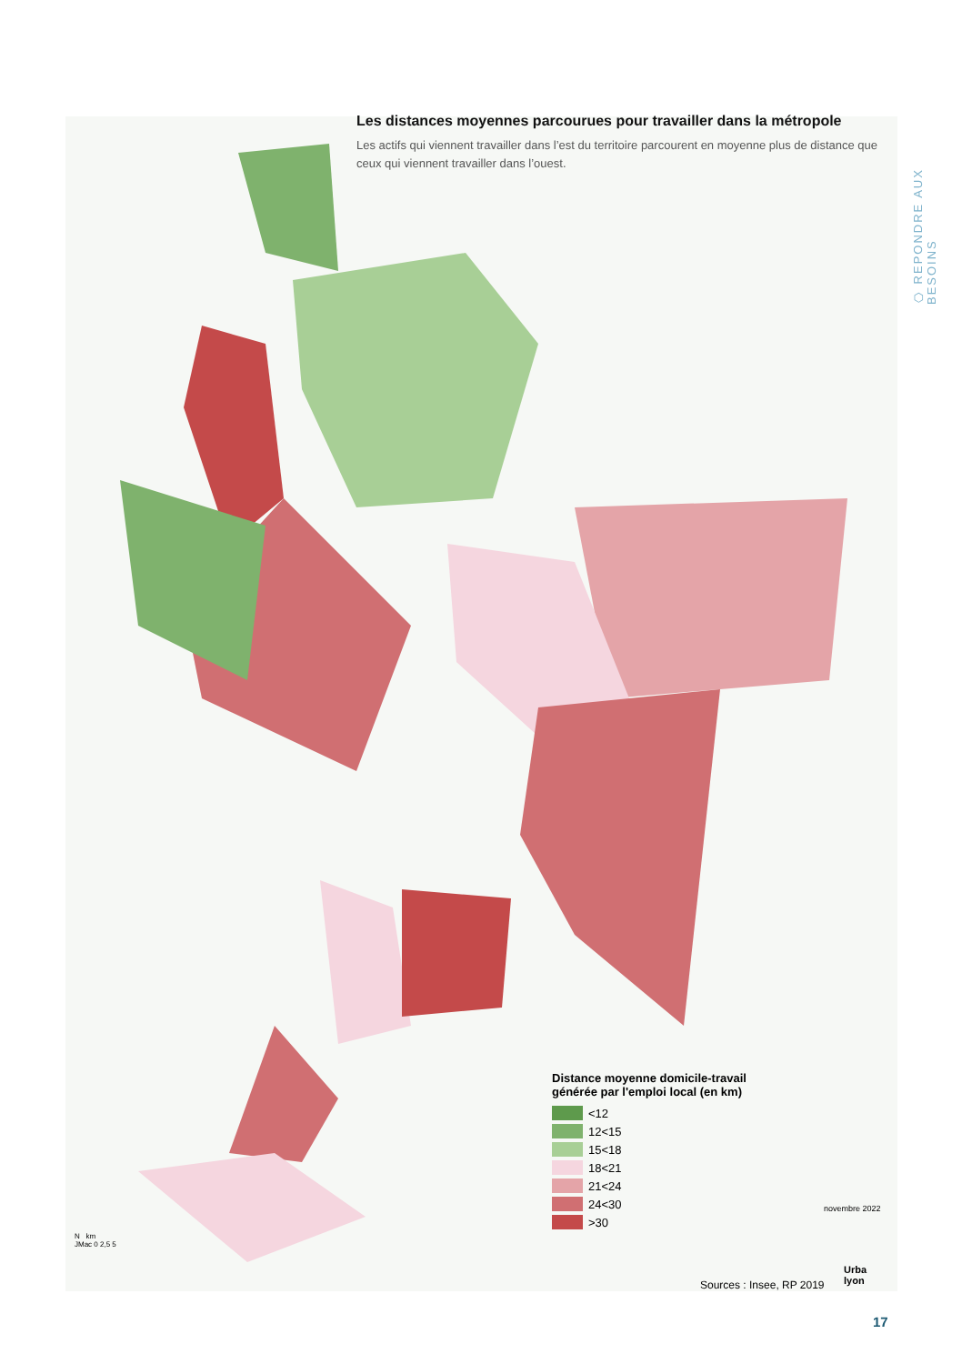⬡ REPONDRE AUX BESOINS
Les distances moyennes parcourues pour travailler dans la métropole
Les actifs qui viennent travailler dans l’est du territoire parcourent en moyenne plus de distance que ceux qui viennent travailler dans l’ouest.
Distance moyenne domicile-travail
générée par l'emploi local (en km)
<12
12<15
15<18
18<21
21<24
24<30
>30
N km
JMac 0 2,5 5
novembre 2022
Sources : Insee, RP 2019
Urba
lyon
17